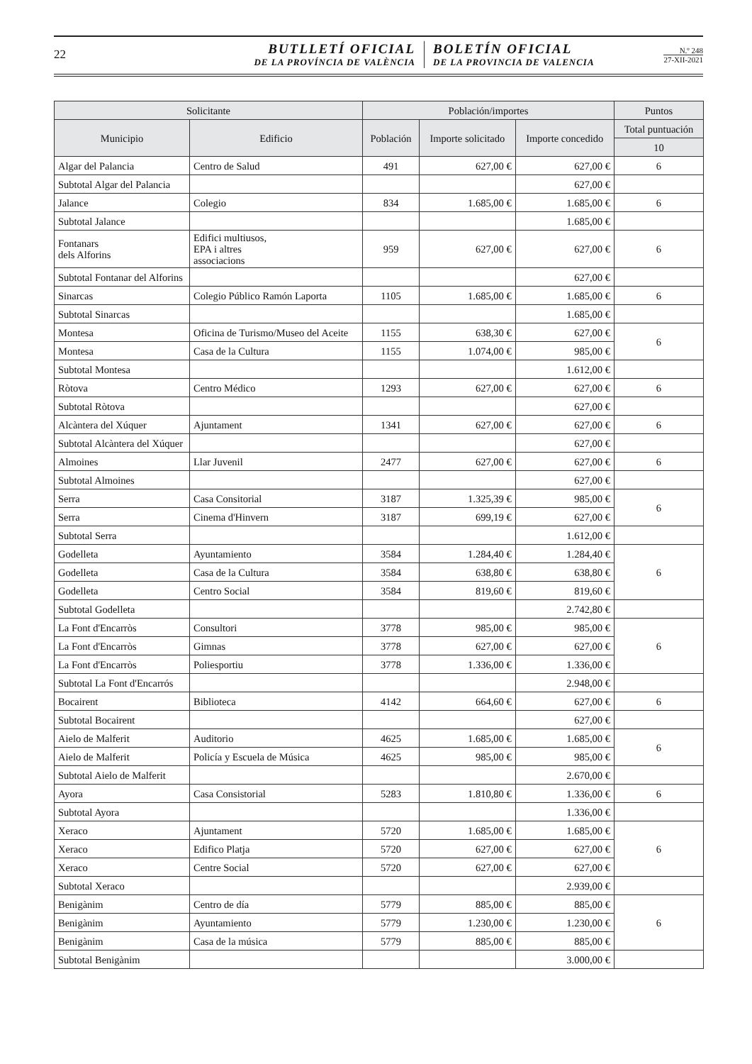22
BUTLLETÍ OFICIAL
DE LA PROVÍNCIA DE VALÈNCIA
BOLETÍN OFICIAL
DE LA PROVINCIA DE VALENCIA
N.º 248
27-XII-2021
| Solicitante | | Población/importes | | | Puntos |
| --- | --- | --- | --- | --- | --- |
| Municipio | Edificio | Población | Importe solicitado | Importe concedido | Total puntuación |
| | | | | | 10 |
| Algar del Palancia | Centro de Salud | 491 | 627,00 € | 627,00 € | 6 |
| Subtotal Algar del Palancia | | | | 627,00 € | |
| Jalance | Colegio | 834 | 1.685,00 € | 1.685,00 € | 6 |
| Subtotal Jalance | | | | 1.685,00 € | |
| Fontanars dels Alforins | Edifici multiusos, EPA i altres associacions | 959 | 627,00 € | 627,00 € | 6 |
| Subtotal Fontanar del Alforins | | | | 627,00 € | |
| Sinarcas | Colegio Público Ramón Laporta | 1105 | 1.685,00 € | 1.685,00 € | 6 |
| Subtotal Sinarcas | | | | 1.685,00 € | |
| Montesa | Oficina de Turismo/Museo del Aceite | 1155 | 638,30 € | 627,00 € | 6 |
| Montesa | Casa de la Cultura | 1155 | 1.074,00 € | 985,00 € | |
| Subtotal Montesa | | | | 1.612,00 € | |
| Ròtova | Centro Médico | 1293 | 627,00 € | 627,00 € | 6 |
| Subtotal Ròtova | | | | 627,00 € | |
| Alcàntera del Xúquer | Ajuntament | 1341 | 627,00 € | 627,00 € | 6 |
| Subtotal Alcàntera del Xúquer | | | | 627,00 € | |
| Almoines | Llar Juvenil | 2477 | 627,00 € | 627,00 € | 6 |
| Subtotal Almoines | | | | 627,00 € | |
| Serra | Casa Consitorial | 3187 | 1.325,39 € | 985,00 € | 6 |
| Serra | Cinema d'Hinvern | 3187 | 699,19 € | 627,00 € | |
| Subtotal Serra | | | | 1.612,00 € | |
| Godelleta | Ayuntamiento | 3584 | 1.284,40 € | 1.284,40 € | 6 |
| Godelleta | Casa de la Cultura | 3584 | 638,80 € | 638,80 € | |
| Godelleta | Centro Social | 3584 | 819,60 € | 819,60 € | |
| Subtotal Godelleta | | | | 2.742,80 € | |
| La Font d'Encarròs | Consultori | 3778 | 985,00 € | 985,00 € | 6 |
| La Font d'Encarròs | Gimnas | 3778 | 627,00 € | 627,00 € | |
| La Font d'Encarròs | Poliesportiu | 3778 | 1.336,00 € | 1.336,00 € | |
| Subtotal La Font d'Encarrós | | | | 2.948,00 € | |
| Bocairent | Biblioteca | 4142 | 664,60 € | 627,00 € | 6 |
| Subtotal Bocairent | | | | 627,00 € | |
| Aielo de Malferit | Auditorio | 4625 | 1.685,00 € | 1.685,00 € | 6 |
| Aielo de Malferit | Policía y Escuela de Música | 4625 | 985,00 € | 985,00 € | |
| Subtotal Aielo de Malferit | | | | 2.670,00 € | |
| Ayora | Casa Consistorial | 5283 | 1.810,80 € | 1.336,00 € | 6 |
| Subtotal Ayora | | | | 1.336,00 € | |
| Xeraco | Ajuntament | 5720 | 1.685,00 € | 1.685,00 € | 6 |
| Xeraco | Edifico Platja | 5720 | 627,00 € | 627,00 € | |
| Xeraco | Centre Social | 5720 | 627,00 € | 627,00 € | |
| Subtotal Xeraco | | | | 2.939,00 € | |
| Benigànim | Centro de día | 5779 | 885,00 € | 885,00 € | 6 |
| Benigànim | Ayuntamiento | 5779 | 1.230,00 € | 1.230,00 € | |
| Benigànim | Casa de la música | 5779 | 885,00 € | 885,00 € | |
| Subtotal Benigànim | | | | 3.000,00 € | |